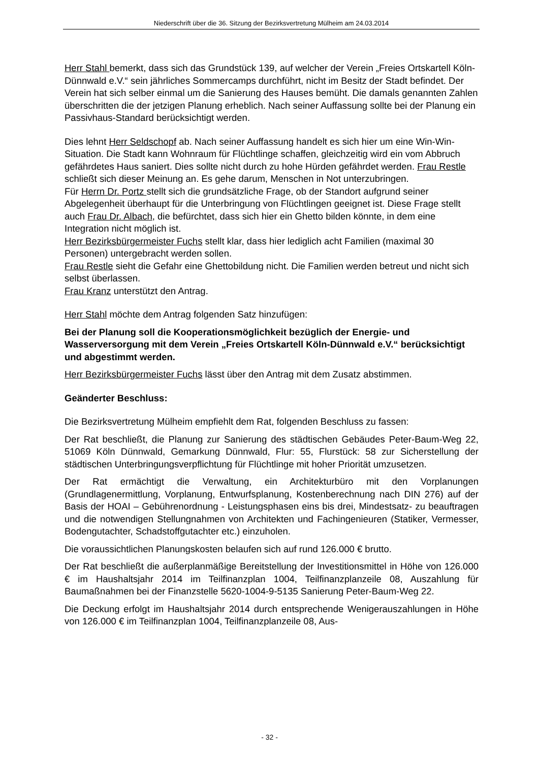Niederschrift über die 36. Sitzung der Bezirksvertretung Mülheim am 24.03.2014
Herr Stahl bemerkt, dass sich das Grundstück 139, auf welcher der Verein „Freies Ortskartell Köln-Dünnwald e.V.“ sein jährliches Sommercamps durchführt, nicht im Besitz der Stadt befindet. Der Verein hat sich selber einmal um die Sanierung des Hauses bemüht. Die damals genannten Zahlen überschritten die der jetzigen Planung erheblich. Nach seiner Auffassung sollte bei der Planung ein Passivhaus-Standard berücksichtigt werden.
Dies lehnt Herr Seldschopf ab. Nach seiner Auffassung handelt es sich hier um eine Win-Win-Situation. Die Stadt kann Wohnraum für Flüchtlinge schaffen, gleichzeitig wird ein vom Abbruch gefährdetes Haus saniert. Dies sollte nicht durch zu hohe Hürden gefährdet werden. Frau Restle schließt sich dieser Meinung an. Es gehe darum, Menschen in Not unterzubringen.
Für Herrn Dr. Portz stellt sich die grundsätzliche Frage, ob der Standort aufgrund seiner Abgelegenheit überhaupt für die Unterbringung von Flüchtlingen geeignet ist. Diese Frage stellt auch Frau Dr. Albach, die befürchtet, dass sich hier ein Ghetto bilden könnte, in dem eine Integration nicht möglich ist.
Herr Bezirksbürgermeister Fuchs stellt klar, dass hier lediglich acht Familien (maximal 30 Personen) untergebracht werden sollen.
Frau Restle sieht die Gefahr eine Ghettobildung nicht. Die Familien werden betreut und nicht sich selbst überlassen.
Frau Kranz unterstützt den Antrag.
Herr Stahl möchte dem Antrag folgenden Satz hinzufügen:
Bei der Planung soll die Kooperationsmöglichkeit bezüglich der Energie- und Wasserversorgung mit dem Verein „Freies Ortskartell Köln-Dünnwald e.V.“ berücksichtigt und abgestimmt werden.
Herr Bezirksbürgermeister Fuchs lässt über den Antrag mit dem Zusatz abstimmen.
Geänderter Beschluss:
Die Bezirksvertretung Mülheim empfiehlt dem Rat, folgenden Beschluss zu fassen:
Der Rat beschließt, die Planung zur Sanierung des städtischen Gebäudes Peter-Baum-Weg 22, 51069 Köln Dünnwald, Gemarkung Dünnwald, Flur: 55, Flurstück: 58 zur Sicherstellung der städtischen Unterbringungsverpflichtung für Flüchtlinge mit hoher Priorität umzusetzen.
Der Rat ermächtigt die Verwaltung, ein Architekturbüro mit den Vorplanungen (Grundlagenermittlung, Vorplanung, Entwurfsplanung, Kostenberechnung nach DIN 276) auf der Basis der HOAI – Gebührenordnung - Leistungsphasen eins bis drei, Mindestsatz- zu beauftragen und die notwendigen Stellungnahmen von Architekten und Fachingenieuren (Statiker, Vermesser, Bodengutachter, Schadstoffgutachter etc.) einzuholen.
Die voraussichtlichen Planungskosten belaufen sich auf rund 126.000 € brutto.
Der Rat beschließt die außerplanmäßige Bereitstellung der Investitionsmittel in Höhe von 126.000 € im Haushaltsjahr 2014 im Teilfinanzplan 1004, Teilfinanzplanzeile 08, Auszahlung für Baumaßnahmen bei der Finanzstelle 5620-1004-9-5135 Sanierung Peter-Baum-Weg 22.
Die Deckung erfolgt im Haushaltsjahr 2014 durch entsprechende Wenigerauszahlungen in Höhe von 126.000 € im Teilfinanzplan 1004, Teilfinanzplanzeile 08, Aus-
- 32 -